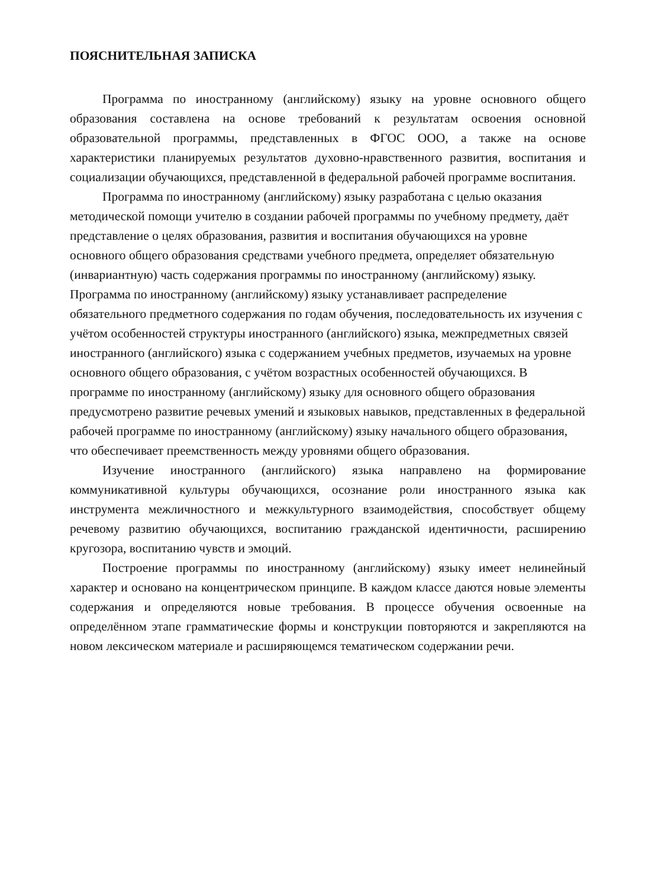ПОЯСНИТЕЛЬНАЯ ЗАПИСКА
Программа по иностранному (английскому) языку на уровне основного общего образования составлена на основе требований к результатам освоения основной образовательной программы, представленных в ФГОС ООО, а также на основе характеристики планируемых результатов духовно-нравственного развития, воспитания и социализации обучающихся, представленной в федеральной рабочей программе воспитания.
Программа по иностранному (английскому) языку разработана с целью оказания методической помощи учителю в создании рабочей программы по учебному предмету, даёт представление о целях образования, развития и воспитания обучающихся на уровне основного общего образования средствами учебного предмета, определяет обязательную (инвариантную) часть содержания программы по иностранному (английскому) языку. Программа по иностранному (английскому) языку устанавливает распределение обязательного предметного содержания по годам обучения, последовательность их изучения с учётом особенностей структуры иностранного (английского) языка, межпредметных связей иностранного (английского) языка с содержанием учебных предметов, изучаемых на уровне основного общего образования, с учётом возрастных особенностей обучающихся. В программе по иностранному (английскому) языку для основного общего образования предусмотрено развитие речевых умений и языковых навыков, представленных в федеральной рабочей программе по иностранному (английскому) языку начального общего образования, что обеспечивает преемственность между уровнями общего образования.
Изучение иностранного (английского) языка направлено на формирование коммуникативной культуры обучающихся, осознание роли иностранного языка как инструмента межличностного и межкультурного взаимодействия, способствует общему речевому развитию обучающихся, воспитанию гражданской идентичности, расширению кругозора, воспитанию чувств и эмоций.
Построение программы по иностранному (английскому) языку имеет нелинейный характер и основано на концентрическом принципе. В каждом классе даются новые элементы содержания и определяются новые требования. В процессе обучения освоенные на определённом этапе грамматические формы и конструкции повторяются и закрепляются на новом лексическом материале и расширяющемся тематическом содержании речи.